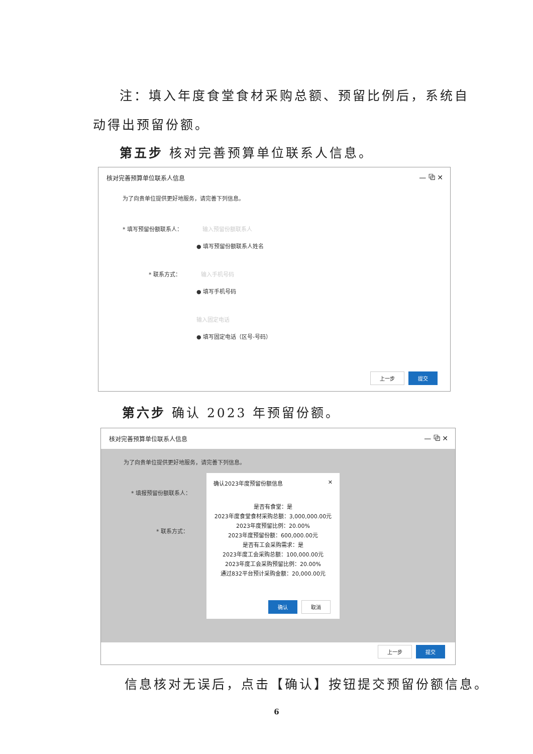注：填入年度食堂食材采购总额、预留比例后，系统自
动得出预留份额。
第五步 核对完善预算单位联系人信息。
核对完善预算单位联系人信息
— ⧉ ✕
为了向贵单位提供更好地服务，请完善下列信息。
* 填写预留份额联系人： 输入预留份额联系人
● 填写预留份额联系人姓名
* 联系方式： 输入手机号码
● 填写手机号码
输入固定电话
● 填写固定电话（区号-号码）
上一步 提交
第六步 确认 2023 年预留份额。
核对完善预算单位联系人信息
— ⧉ ✕
为了向贵单位提供更好地服务，请完善下列信息。
* 填报预留份额联系人：
* 联系方式：
确认2023年度预留份额信息 ✕
是否有食堂：是
2023年度食堂食材采购总额：3,000,000.00元
2023年度预留比例：20.00%
2023年度预留份额：600,000.00元
是否有工会采购需求：是
2023年度工会采购总额：100,000.00元
2023年度工会采购预留比例：20.00%
通过832平台预计采购金额：20,000.00元
确认 取消
上一步 提交
信息核对无误后，点击【确认】按钮提交预留份额信息。
6